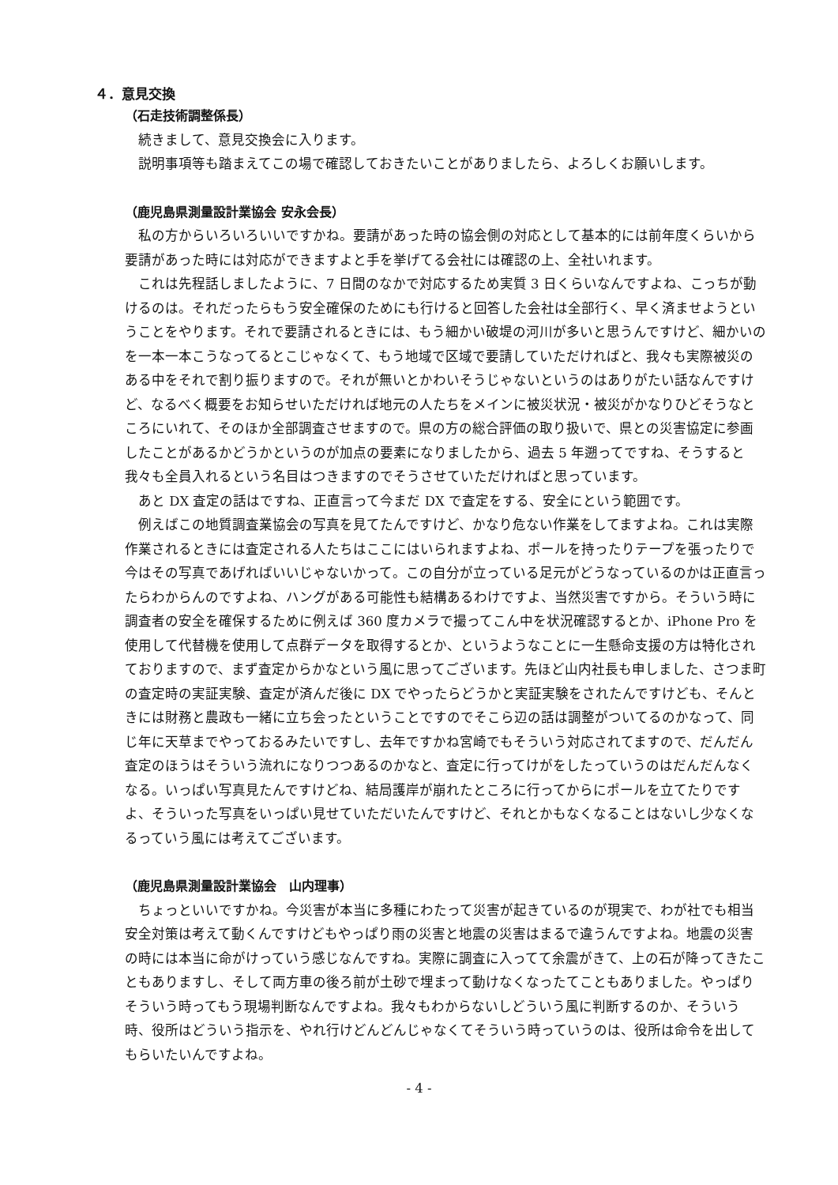４．意見交換
（石走技術調整係長）
　続きまして、意見交換会に入ります。
　説明事項等も踏まえてこの場で確認しておきたいことがありましたら、よろしくお願いします。
（鹿児島県測量設計業協会 安永会長）
　私の方からいろいろいいですかね。要請があった時の協会側の対応として基本的には前年度くらいから要請があった時には対応ができますよと手を挙げてる会社には確認の上、全社いれます。
　これは先程話しましたように、7 日間のなかで対応するため実質 3 日くらいなんですよね、こっちが動けるのは。それだったらもう安全確保のためにも行けると回答した会社は全部行く、早く済ませようということをやります。それで要請されるときには、もう細かい破堤の河川が多いと思うんですけど、細かいのを一本一本こうなってるとこじゃなくて、もう地域で区域で要請していただければと、我々も実際被災のある中をそれで割り振りますので。それが無いとかわいそうじゃないというのはありがたい話なんですけど、なるべく概要をお知らせいただければ地元の人たちをメインに被災状況・被災がかなりひどそうなところにいれて、そのほか全部調査させますので。県の方の総合評価の取り扱いで、県との災害協定に参画したことがあるかどうかというのが加点の要素になりましたから、過去 5 年遡ってですね、そうすると我々も全員入れるという名目はつきますのでそうさせていただければと思っています。
　あと DX 査定の話はですね、正直言って今まだ DX で査定をする、安全にという範囲です。
　例えばこの地質調査業協会の写真を見てたんですけど、かなり危ない作業をしてますよね。これは実際作業されるときには査定される人たちはここにはいられますよね、ポールを持ったりテープを張ったりで今はその写真であげればいいじゃないかって。この自分が立っている足元がどうなっているのかは正直言ったらわからんのですよね、ハングがある可能性も結構あるわけですよ、当然災害ですから。そういう時に調査者の安全を確保するために例えば 360 度カメラで撮ってこん中を状況確認するとか、iPhone Pro を使用して代替機を使用して点群データを取得するとか、というようなことに一生懸命支援の方は特化されておりますので、まず査定からかなという風に思ってございます。先ほど山内社長も申しました、さつま町の査定時の実証実験、査定が済んだ後に DX でやったらどうかと実証実験をされたんですけども、そんときには財務と農政も一緒に立ち会ったということですのでそこら辺の話は調整がついてるのかなって、同じ年に天草までやっておるみたいですし、去年ですかね宮崎でもそういう対応されてますので、だんだん査定のほうはそういう流れになりつつあるのかなと、査定に行ってけがをしたっていうのはだんだんなくなる。いっぱい写真見たんですけどね、結局護岸が崩れたところに行ってからにポールを立てたりですよ、そういった写真をいっぱい見せていただいたんですけど、それとかもなくなることはないし少なくなるっていう風には考えてございます。
（鹿児島県測量設計業協会　山内理事）
　ちょっといいですかね。今災害が本当に多種にわたって災害が起きているのが現実で、わが社でも相当安全対策は考えて動くんですけどもやっぱり雨の災害と地震の災害はまるで違うんですよね。地震の災害の時には本当に命がけっていう感じなんですね。実際に調査に入ってて余震がきて、上の石が降ってきたこともありますし、そして両方車の後ろ前が土砂で埋まって動けなくなったてこともありました。やっぱりそういう時ってもう現場判断なんですよね。我々もわからないしどういう風に判断するのか、そういう時、役所はどういう指示を、やれ行けどんどんじゃなくてそういう時っていうのは、役所は命令を出してもらいたいんですよね。
- 4 -